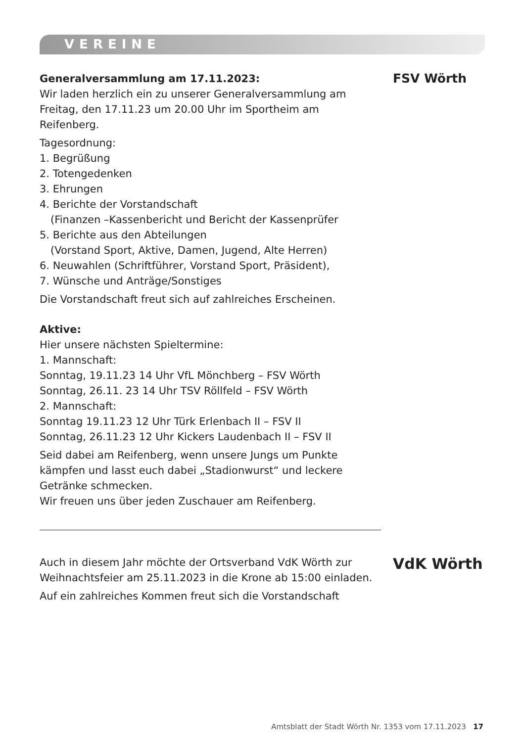VEREINE
Generalversammlung am 17.11.2023:
Wir laden herzlich ein zu unserer Generalversammlung am Freitag, den 17.11.23 um 20.00 Uhr im Sportheim am Reifenberg.
Tagesordnung:
1. Begrüßung
2. Totengedenken
3. Ehrungen
4. Berichte der Vorstandschaft
(Finanzen –Kassenbericht und Bericht der Kassenprüfer
5. Berichte aus den Abteilungen
(Vorstand Sport, Aktive, Damen, Jugend, Alte Herren)
6. Neuwahlen (Schriftführer, Vorstand Sport, Präsident),
7. Wünsche und Anträge/Sonstiges
Die Vorstandschaft freut sich auf zahlreiches Erscheinen.
Aktive:
Hier unsere nächsten Spieltermine:
1. Mannschaft:
Sonntag, 19.11.23 14 Uhr VfL Mönchberg – FSV Wörth
Sonntag, 26.11. 23 14 Uhr TSV Röllfeld – FSV Wörth
2. Mannschaft:
Sonntag 19.11.23 12 Uhr Türk Erlenbach II – FSV II
Sonntag, 26.11.23 12 Uhr Kickers Laudenbach II – FSV II
Seid dabei am Reifenberg, wenn unsere Jungs um Punkte kämpfen und lasst euch dabei „Stadionwurst“ und leckere Getränke schmecken.
Wir freuen uns über jeden Zuschauer am Reifenberg.
FSV Wörth
Auch in diesem Jahr möchte der Ortsverband VdK Wörth zur Weihnachtsfeier am 25.11.2023 in die Krone ab 15:00 einladen.
Auf ein zahlreiches Kommen freut sich die Vorstandschaft
VdK Wörth
Amtsblatt der Stadt Wörth Nr. 1353 vom 17.11.2023 17